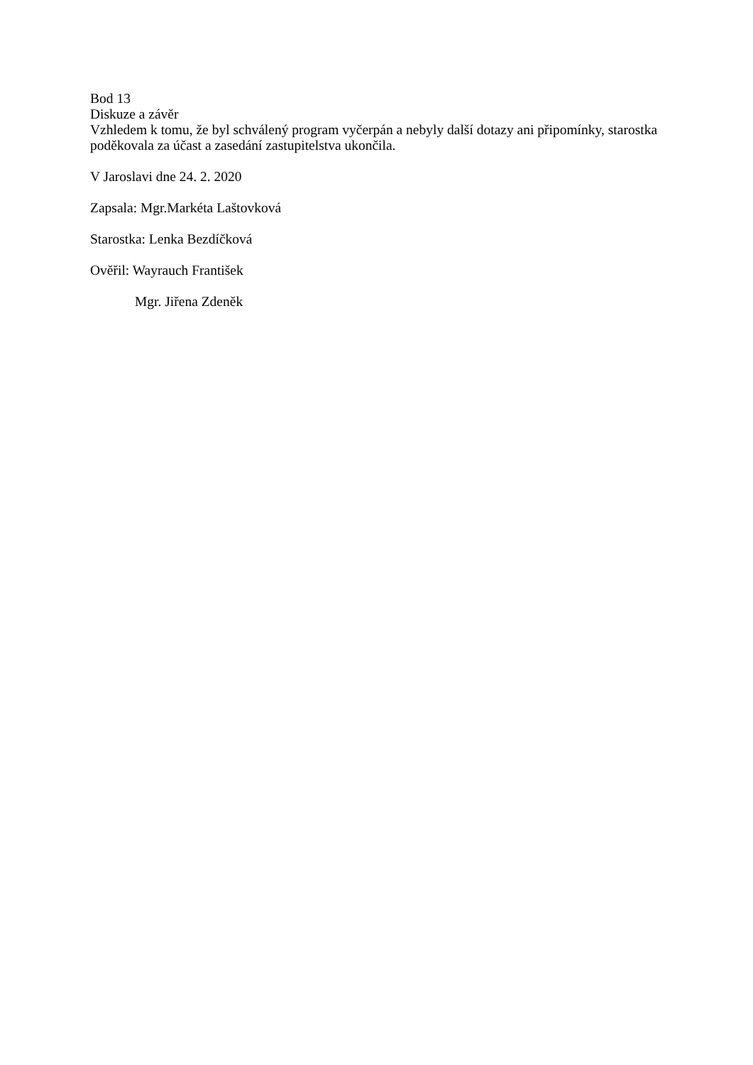Bod 13
Diskuze a závěr
Vzhledem k tomu, že byl schválený program vyčerpán a nebyly další dotazy ani připomínky, starostka poděkovala za účast a zasedání zastupitelstva ukončila.
V Jaroslavi dne 24. 2. 2020
Zapsala: Mgr.Markéta Laštovková
Starostka: Lenka Bezdíčková
Ověřil: Wayrauch František
Mgr. Jiřena Zdeněk